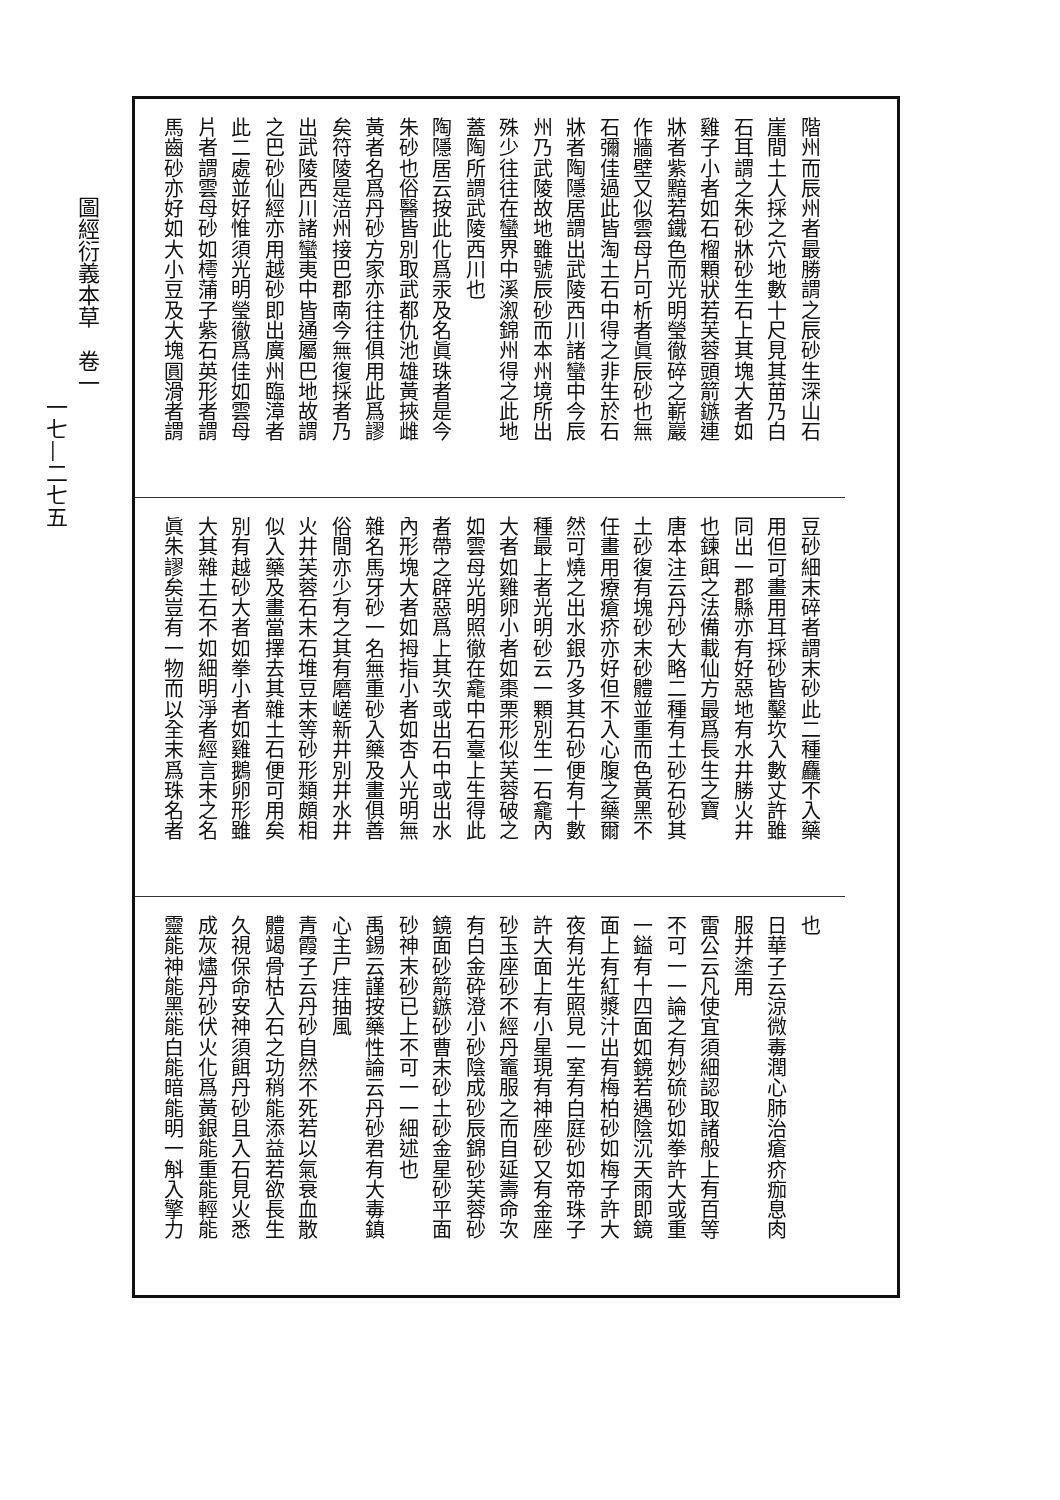階州而辰州者最勝謂之辰砂生深山石
崖間土人採之穴地數十尺見其苗乃白
石耳謂之朱砂牀砂生石上其塊大者如
雞子小者如石榴顆狀若芙蓉頭箭鏃連
牀者紫黯若鐵色而光明瑩徹碎之嶄巖
作牆壁又似雲母片可析者眞辰砂也無
石彌佳過此皆淘土石中得之非生於石
牀者陶隱居謂出武陵西川諸蠻中今辰
州乃武陵故地雖號辰砂而本州境所出
殊少往往在蠻界中溪溆錦州得之此地
蓋陶所謂武陵西川也
陶隱居云按此化爲汞及名眞珠者是今
朱砂也俗醫皆別取武都仇池雄黃挾雌
黃者名爲丹砂方家亦往往俱用此爲謬
矣符陵是涪州接巴郡南今無復採者乃
出武陵西川諸蠻夷中皆通屬巴地故謂
之巴砂仙經亦用越砂即出廣州臨漳者
此二處並好惟須光明瑩徹爲佳如雲母
片者謂雲母砂如樗蒲子紫石英形者謂
馬齒砂亦好如大小豆及大塊圓滑者謂
豆砂細末碎者謂末砂此二種麤不入藥
用但可畫用耳採砂皆鑿坎入數丈許雖
同出一郡縣亦有好惡地有水井勝火井
也鍊餌之法備載仙方最爲長生之寶
唐本注云丹砂大略二種有土砂石砂其
土砂復有塊砂末砂體並重而色黃黑不
任畫用療瘡疥亦好但不入心腹之藥爾
然可燒之出水銀乃多其石砂便有十數
種最上者光明砂云一顆別生一石龕內
大者如雞卵小者如棗栗形似芙蓉破之
如雲母光明照徹在龕中石臺上生得此
者帶之辟惡爲上其次或出石中或出水
內形塊大者如拇指小者如杏人光明無
雜名馬牙砂一名無重砂入藥及畫俱善
俗間亦少有之其有磨嵯新井別井水井
火井芙蓉石末石堆豆末等砂形類頗相
似入藥及畫當擇去其雜土石便可用矣
別有越砂大者如拳小者如雞鵝卵形雖
大其雜土石不如細明淨者經言末之名
眞朱謬矣豈有一物而以全末爲珠名者
也
日華子云涼微毒潤心肺治瘡疥痂息肉
服并塗用
雷公云凡使宜須細認取諸般上有百等
不可一一論之有妙硫砂如拳許大或重
一鎰有十四面如鏡若遇陰沉天雨即鏡
面上有紅漿汁出有梅柏砂如梅子許大
夜有光生照見一室有白庭砂如帝珠子
許大面上有小星現有神座砂又有金座
砂玉座砂不經丹竈服之而自延壽命次
有白金砕澄小砂陰成砂辰錦砂芙蓉砂
鏡面砂箭鏃砂曹末砂土砂金星砂平面
砂神末砂已上不可一一細述也
禹錫云謹按藥性論云丹砂君有大毒鎮
心主尸疰抽風
青霞子云丹砂自然不死若以氣衰血散
體竭骨枯入石之功稍能添益若欲長生
久視保命安神須餌丹砂且入石見火悉
成灰燼丹砂伏火化爲黃銀能重能輕能
靈能神能黑能白能暗能明一斛入擎力
圖經衍義本草　卷一
一七—二七五